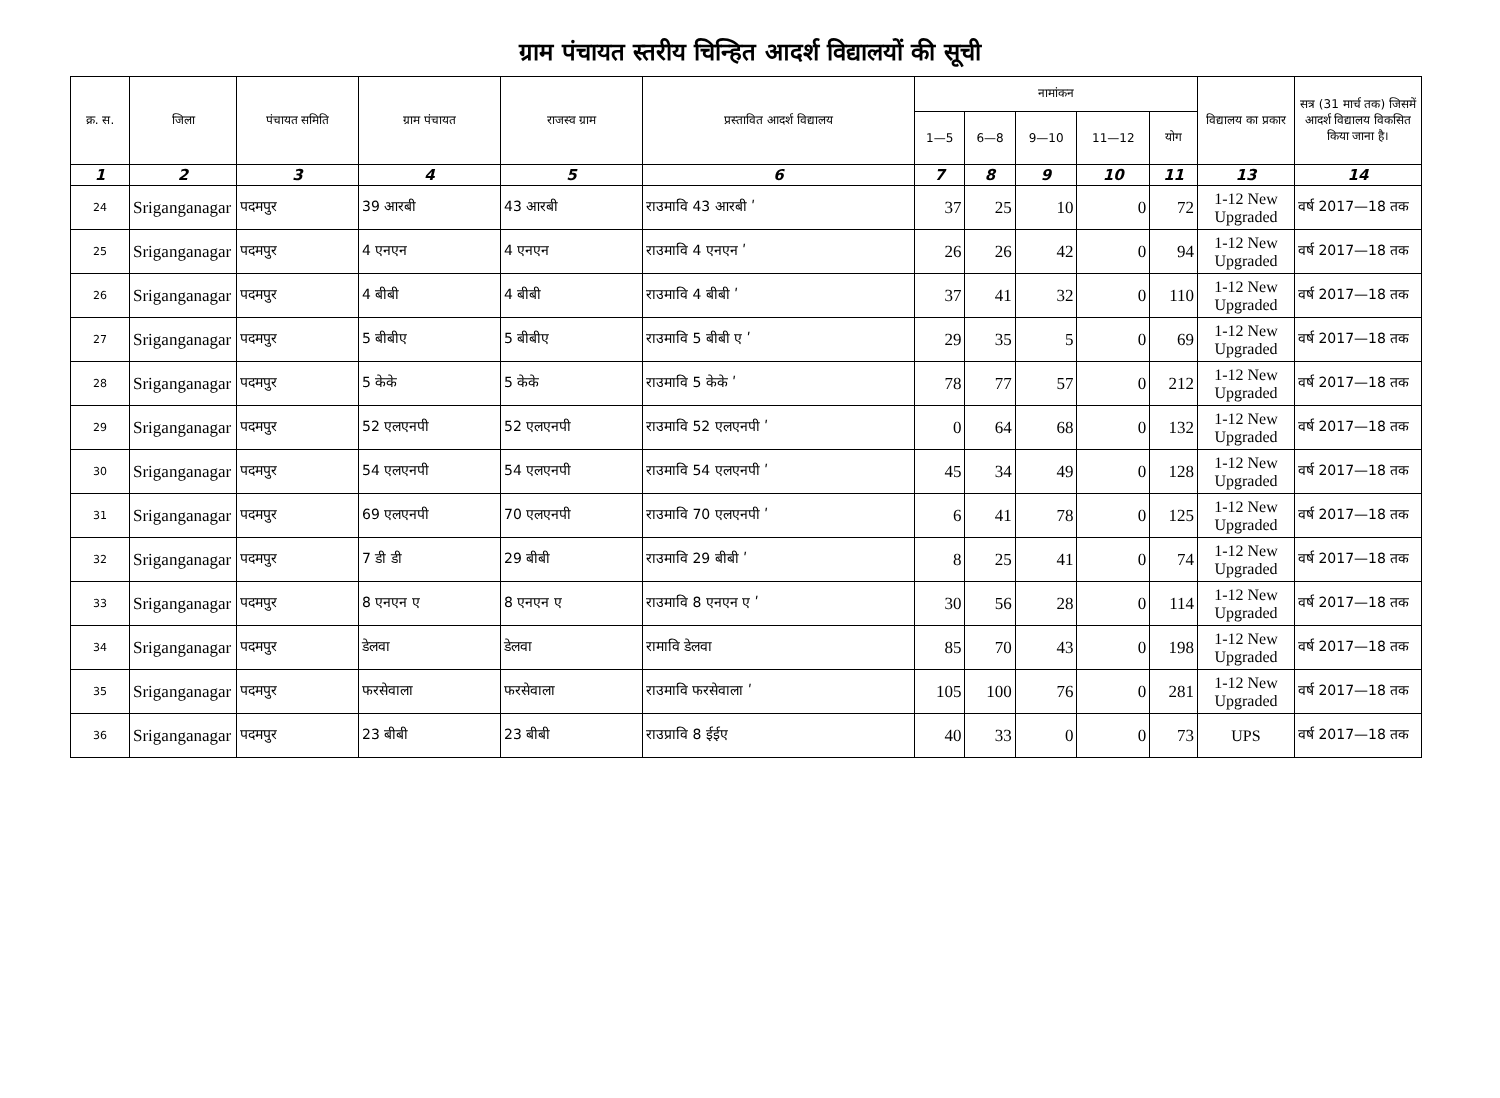ग्राम पंचायत स्तरीय चिन्हित आदर्श विद्यालयों की सूची
| क्र. स. | जिला | पंचायत समिति | ग्राम पंचायत | राजस्व ग्राम | प्रस्तावित आदर्श विद्यालय | नामांकन | | | | | विद्यालय का प्रकार | सत्र (31 मार्च तक) जिसमें आदर्श विद्यालय विकसित किया जाना है। |
| --- | --- | --- | --- | --- | --- | --- | --- | --- | --- | --- | --- | --- |
| | | | | | | 1—5 | 6—8 | 9—10 | 11—12 | योग | | |
| 1 | 2 | 3 | 4 | 5 | 6 | 7 | 8 | 9 | 10 | 11 | 13 | 14 |
| 24 | Sriganganagar | पदमपुर | 39 आरबी | 43 आरबी | राउमावि 43 आरबी ʹ | 37 | 25 | 10 | 0 | 72 | 1-12 New Upgraded | वर्ष 2017—18 तक |
| 25 | Sriganganagar | पदमपुर | 4 एनएन | 4 एनएन | राउमावि 4 एनएन ʹ | 26 | 26 | 42 | 0 | 94 | 1-12 New Upgraded | वर्ष 2017—18 तक |
| 26 | Sriganganagar | पदमपुर | 4 बीबी | 4 बीबी | राउमावि 4 बीबी ʹ | 37 | 41 | 32 | 0 | 110 | 1-12 New Upgraded | वर्ष 2017—18 तक |
| 27 | Sriganganagar | पदमपुर | 5 बीबीए | 5 बीबीए | राउमावि 5 बीबी ए ʹ | 29 | 35 | 5 | 0 | 69 | 1-12 New Upgraded | वर्ष 2017—18 तक |
| 28 | Sriganganagar | पदमपुर | 5 केके | 5 केके | राउमावि 5 केके ʹ | 78 | 77 | 57 | 0 | 212 | 1-12 New Upgraded | वर्ष 2017—18 तक |
| 29 | Sriganganagar | पदमपुर | 52 एलएनपी | 52 एलएनपी | राउमावि 52 एलएनपी ʹ | 0 | 64 | 68 | 0 | 132 | 1-12 New Upgraded | वर्ष 2017—18 तक |
| 30 | Sriganganagar | पदमपुर | 54 एलएनपी | 54 एलएनपी | राउमावि 54 एलएनपी ʹ | 45 | 34 | 49 | 0 | 128 | 1-12 New Upgraded | वर्ष 2017—18 तक |
| 31 | Sriganganagar | पदमपुर | 69 एलएनपी | 70 एलएनपी | राउमावि 70 एलएनपी ʹ | 6 | 41 | 78 | 0 | 125 | 1-12 New Upgraded | वर्ष 2017—18 तक |
| 32 | Sriganganagar | पदमपुर | 7 डी डी | 29 बीबी | राउमावि 29 बीबी ʹ | 8 | 25 | 41 | 0 | 74 | 1-12 New Upgraded | वर्ष 2017—18 तक |
| 33 | Sriganganagar | पदमपुर | 8 एनएन ए | 8 एनएन ए | राउमावि 8 एनएन ए ʹ | 30 | 56 | 28 | 0 | 114 | 1-12 New Upgraded | वर्ष 2017—18 तक |
| 34 | Sriganganagar | पदमपुर | डेलवा | डेलवा | रामावि डेलवा | 85 | 70 | 43 | 0 | 198 | 1-12 New Upgraded | वर्ष 2017—18 तक |
| 35 | Sriganganagar | पदमपुर | फरसेवाला | फरसेवाला | राउमावि फरसेवाला ʹ | 105 | 100 | 76 | 0 | 281 | 1-12 New Upgraded | वर्ष 2017—18 तक |
| 36 | Sriganganagar | पदमपुर | 23 बीबी | 23 बीबी | राउप्रावि 8 ईईए | 40 | 33 | 0 | 0 | 73 | UPS | वर्ष 2017—18 तक |